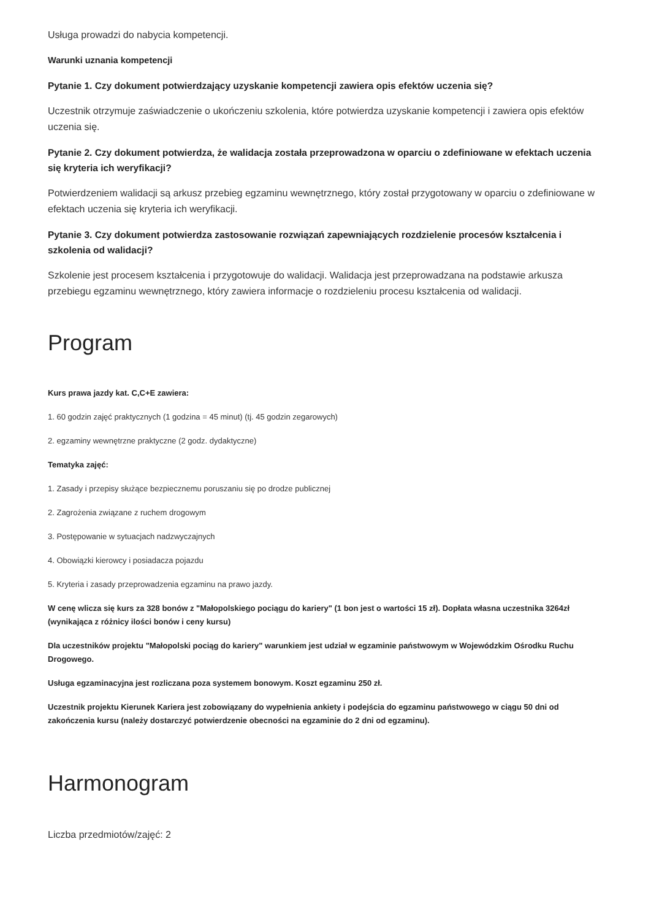Usługa prowadzi do nabycia kompetencji.
Warunki uznania kompetencji
Pytanie 1. Czy dokument potwierdzający uzyskanie kompetencji zawiera opis efektów uczenia się?
Uczestnik otrzymuje zaświadczenie o ukończeniu szkolenia, które potwierdza uzyskanie kompetencji i zawiera opis efektów uczenia się.
Pytanie 2. Czy dokument potwierdza, że walidacja została przeprowadzona w oparciu o zdefiniowane w efektach uczenia się kryteria ich weryfikacji?
Potwierdzeniem walidacji są arkusz przebieg egzaminu wewnętrznego, który został przygotowany w oparciu o zdefiniowane w efektach uczenia się kryteria ich weryfikacji.
Pytanie 3. Czy dokument potwierdza zastosowanie rozwiązań zapewniających rozdzielenie procesów kształcenia i szkolenia od walidacji?
Szkolenie jest procesem kształcenia i przygotowuje do walidacji. Walidacja jest przeprowadzana na podstawie arkusza przebiegu egzaminu wewnętrznego, który zawiera informacje o rozdzieleniu procesu kształcenia od walidacji.
Program
Kurs prawa jazdy kat. C,C+E zawiera:
1. 60 godzin zajęć praktycznych (1 godzina = 45 minut) (tj. 45 godzin zegarowych)
2. egzaminy wewnętrzne praktyczne (2 godz. dydaktyczne)
Tematyka zajęć:
1. Zasady i przepisy służące bezpiecznemu poruszaniu się po drodze publicznej
2. Zagrożenia związane z ruchem drogowym
3. Postępowanie w sytuacjach nadzwyczajnych
4. Obowiązki kierowcy i posiadacza pojazdu
5. Kryteria i zasady przeprowadzenia egzaminu na prawo jazdy.
W cenę wlicza się kurs za 328 bonów z "Małopolskiego pociągu do kariery" (1 bon jest o wartości 15 zł). Dopłata własna uczestnika 3264zł (wynikająca z różnicy ilości bonów i ceny kursu)
Dla uczestników projektu "Małopolski pociąg do kariery" warunkiem jest udział w egzaminie państwowym w Wojewódzkim Ośrodku Ruchu Drogowego.
Usługa egzaminacyjna jest rozliczana poza systemem bonowym. Koszt egzaminu 250 zł.
Uczestnik projektu Kierunek Kariera jest zobowiązany do wypełnienia ankiety i podejścia do egzaminu państwowego w ciągu 50 dni od zakończenia kursu (należy dostarczyć potwierdzenie obecności na egzaminie do 2 dni od egzaminu).
Harmonogram
Liczba przedmiotów/zajęć: 2